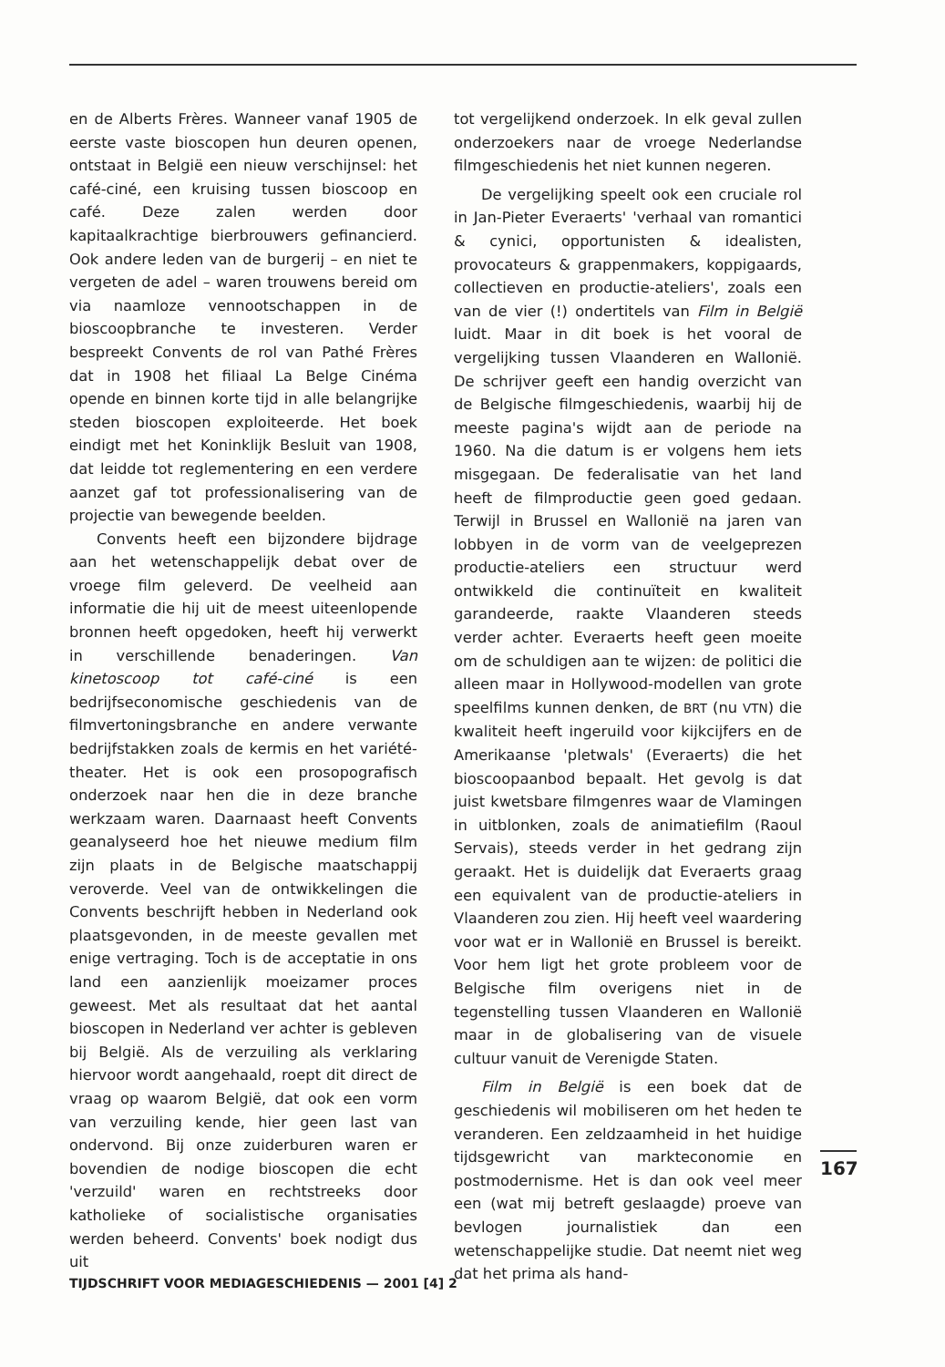en de Alberts Frères. Wanneer vanaf 1905 de eerste vaste bioscopen hun deuren openen, ontstaat in België een nieuw verschijnsel: het café-ciné, een kruising tussen bioscoop en café. Deze zalen werden door kapitaalkrachtige bierbrouwers gefinancierd. Ook andere leden van de burgerij – en niet te vergeten de adel – waren trouwens bereid om via naamloze vennootschappen in de bioscoopbranche te investeren. Verder bespreekt Convents de rol van Pathé Frères dat in 1908 het filiaal La Belge Cinéma opende en binnen korte tijd in alle belangrijke steden bioscopen exploiteerde. Het boek eindigt met het Koninklijk Besluit van 1908, dat leidde tot reglementering en een verdere aanzet gaf tot professionalisering van de projectie van bewegende beelden.
Convents heeft een bijzondere bijdrage aan het wetenschappelijk debat over de vroege film geleverd. De veelheid aan informatie die hij uit de meest uiteenlopende bronnen heeft opgedoken, heeft hij verwerkt in verschillende benaderingen. Van kinetoscoop tot café-ciné is een bedrijfseconomische geschiedenis van de filmvertoningsbranche en andere verwante bedrijfstakken zoals de kermis en het variété-theater. Het is ook een prosopografisch onderzoek naar hen die in deze branche werkzaam waren. Daarnaast heeft Convents geanalyseerd hoe het nieuwe medium film zijn plaats in de Belgische maatschappij veroverde. Veel van de ontwikkelingen die Convents beschrijft hebben in Nederland ook plaatsgevonden, in de meeste gevallen met enige vertraging. Toch is de acceptatie in ons land een aanzienlijk moeizamer proces geweest. Met als resultaat dat het aantal bioscopen in Nederland ver achter is gebleven bij België. Als de verzuiling als verklaring hiervoor wordt aangehaald, roept dit direct de vraag op waarom België, dat ook een vorm van verzuiling kende, hier geen last van ondervond. Bij onze zuiderburen waren er bovendien de nodige bioscopen die echt 'verzuild' waren en rechtstreeks door katholieke of socialistische organisaties werden beheerd. Convents' boek nodigt dus uit
tot vergelijkend onderzoek. In elk geval zullen onderzoekers naar de vroege Nederlandse filmgeschiedenis het niet kunnen negeren.
De vergelijking speelt ook een cruciale rol in Jan-Pieter Everaerts' 'verhaal van romantici & cynici, opportunisten & idealisten, provocateurs & grappenmakers, koppigaards, collectieven en productie-ateliers', zoals een van de vier (!) ondertitels van Film in België luidt. Maar in dit boek is het vooral de vergelijking tussen Vlaanderen en Wallonië. De schrijver geeft een handig overzicht van de Belgische filmgeschiedenis, waarbij hij de meeste pagina's wijdt aan de periode na 1960. Na die datum is er volgens hem iets misgegaan. De federalisatie van het land heeft de filmproductie geen goed gedaan. Terwijl in Brussel en Wallonië na jaren van lobbyen in de vorm van de veelgeprezen productie-ateliers een structuur werd ontwikkeld die continuïteit en kwaliteit garandeerde, raakte Vlaanderen steeds verder achter. Everaerts heeft geen moeite om de schuldigen aan te wijzen: de politici die alleen maar in Hollywood-modellen van grote speelfilms kunnen denken, de BRT (nu VTN) die kwaliteit heeft ingeruild voor kijkcijfers en de Amerikaanse 'pletwals' (Everaerts) die het bioscoopaanbod bepaalt. Het gevolg is dat juist kwetsbare filmgenres waar de Vlamingen in uitblonken, zoals de animatiefilm (Raoul Servais), steeds verder in het gedrang zijn geraakt. Het is duidelijk dat Everaerts graag een equivalent van de productie-ateliers in Vlaanderen zou zien. Hij heeft veel waardering voor wat er in Wallonië en Brussel is bereikt. Voor hem ligt het grote probleem voor de Belgische film overigens niet in de tegenstelling tussen Vlaanderen en Wallonië maar in de globalisering van de visuele cultuur vanuit de Verenigde Staten.
Film in België is een boek dat de geschiedenis wil mobiliseren om het heden te veranderen. Een zeldzaamheid in het huidige tijdsgewricht van markteconomie en postmodernisme. Het is dan ook veel meer een (wat mij betreft geslaagde) proeve van bevlogen journalistiek dan een wetenschappelijke studie. Dat neemt niet weg dat het prima als hand-
167
TIJDSCHRIFT VOOR MEDIAGESCHIEDENIS — 2001 [4] 2